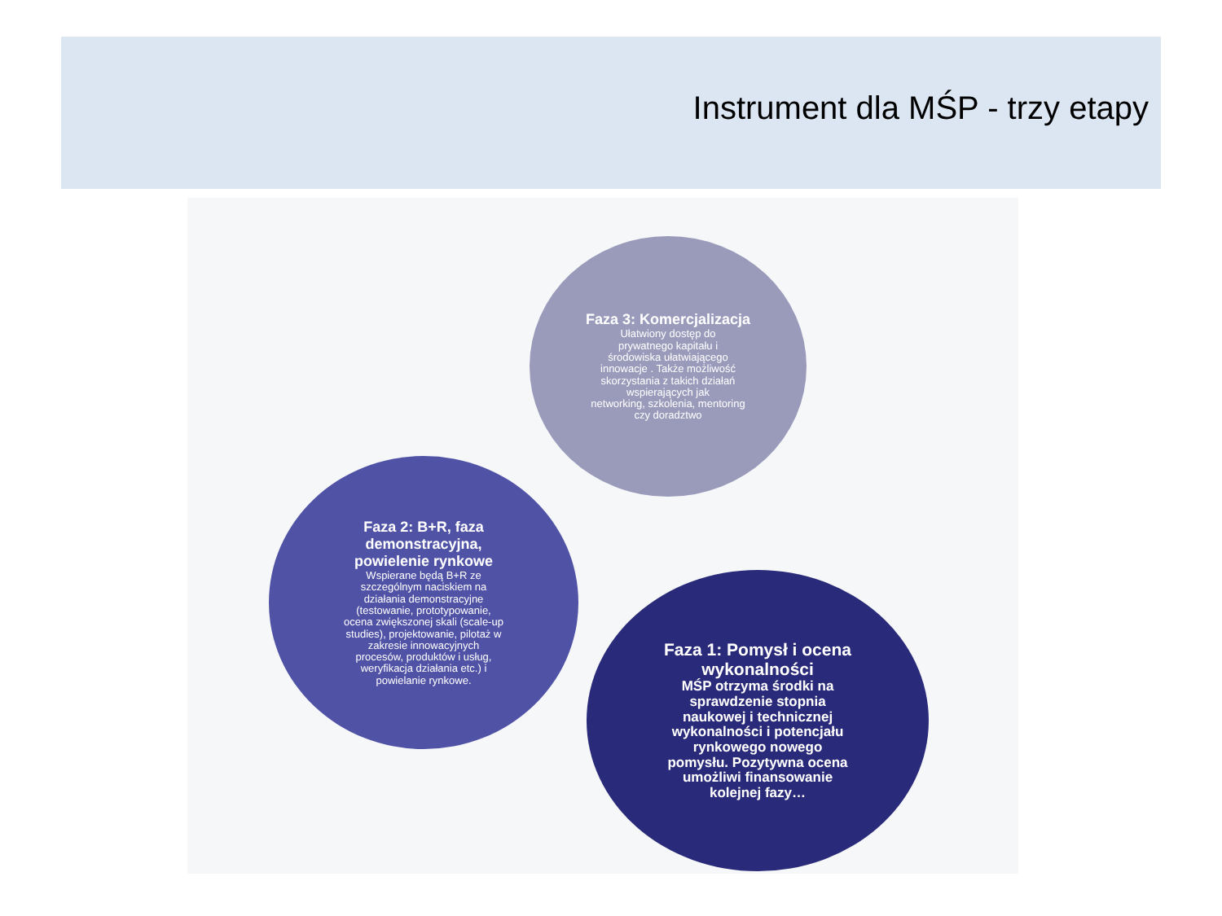Instrument dla MŚP - trzy etapy
Faza 3: Komercjalizacja
Ułatwiony dostęp do
prywatnego kapitału i
środowiska ułatwiającego
innowacje . Także możliwość
skorzystania z takich działań
wspierających jak
networking, szkolenia, mentoring
czy doradztwo
Faza 2: B+R, faza
demonstracyjna,
powielenie rynkowe
Wspierane będą B+R ze
szczególnym naciskiem na
działania demonstracyjne
(testowanie, prototypowanie,
ocena zwiększonej skali (scale-up
studies), projektowanie, pilotaż w
zakresie innowacyjnych
procesów, produktów i usług,
weryfikacja działania etc.) i
powielanie rynkowe.
Faza 1: Pomysł i ocena
wykonalności
MŚP otrzyma środki na
sprawdzenie stopnia
naukowej i technicznej
wykonalności i potencjału
rynkowego nowego
pomysłu. Pozytywna ocena
umożliwi finansowanie
kolejnej fazy…